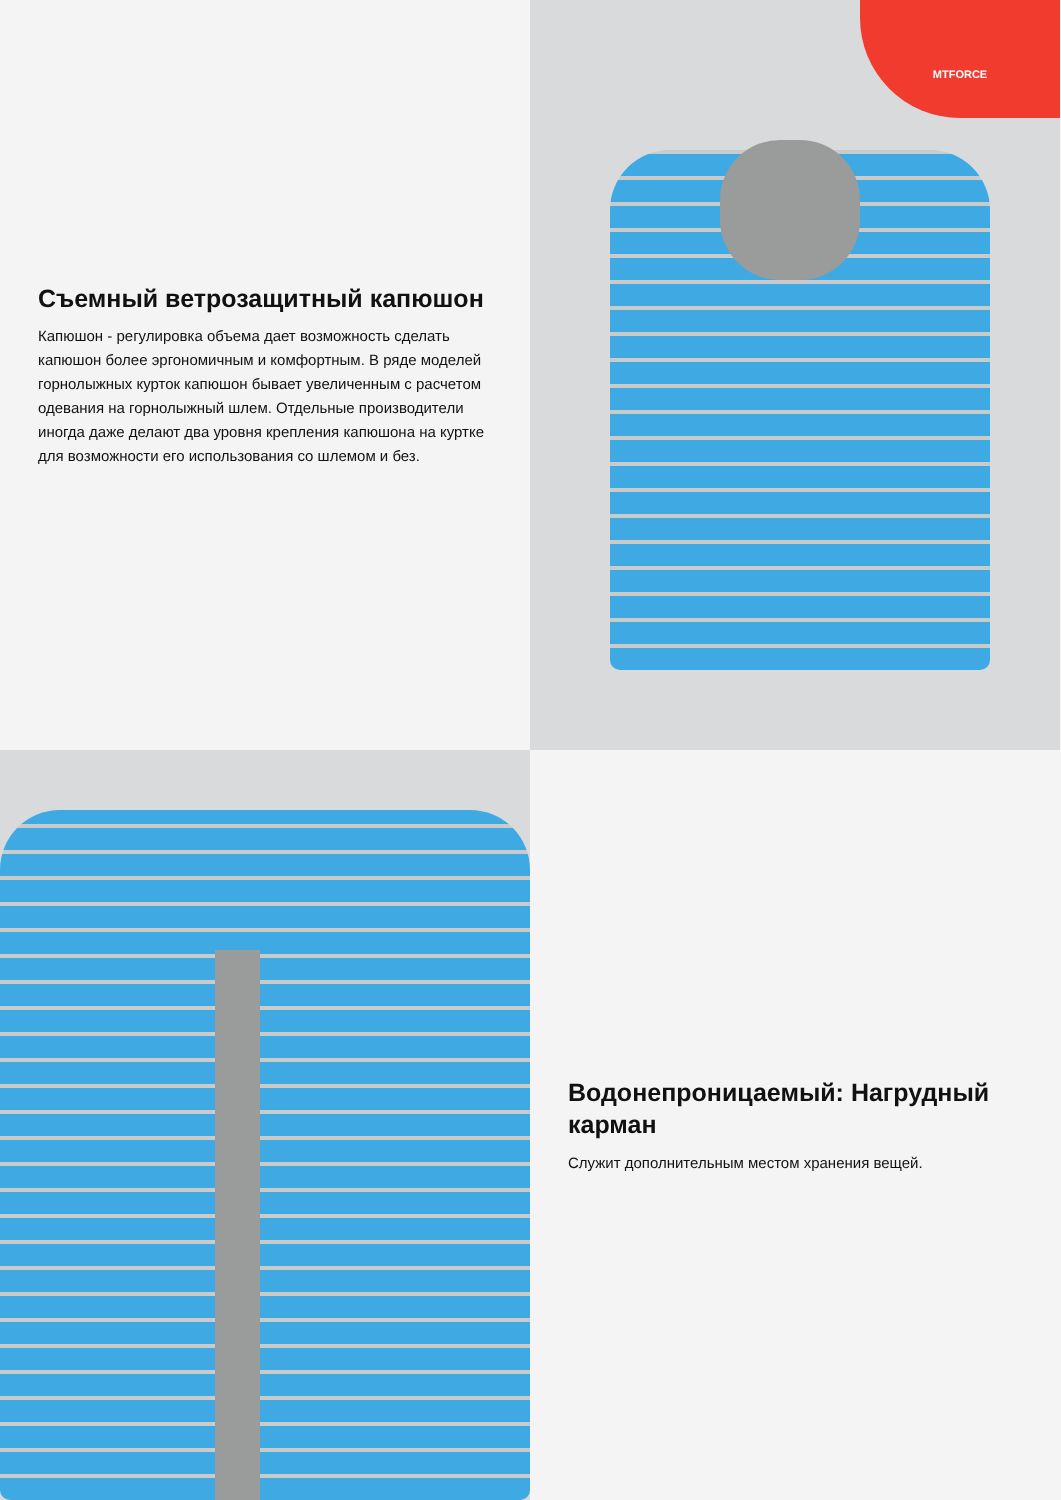Съемный ветрозащитный капюшон
Капюшон - регулировка объема дает возможность сделать капюшон более эргономичным и комфортным. В ряде моделей горнолыжных курток капюшон бывает увеличенным с расчетом одевания на горнолыжный шлем. Отдельные производители иногда даже делают два уровня крепления капюшона на куртке для возможности его использования со шлемом и без.
MTFORCE
Водонепроницаемый: Нагрудный карман
Служит дополнительным местом хранения вещей.